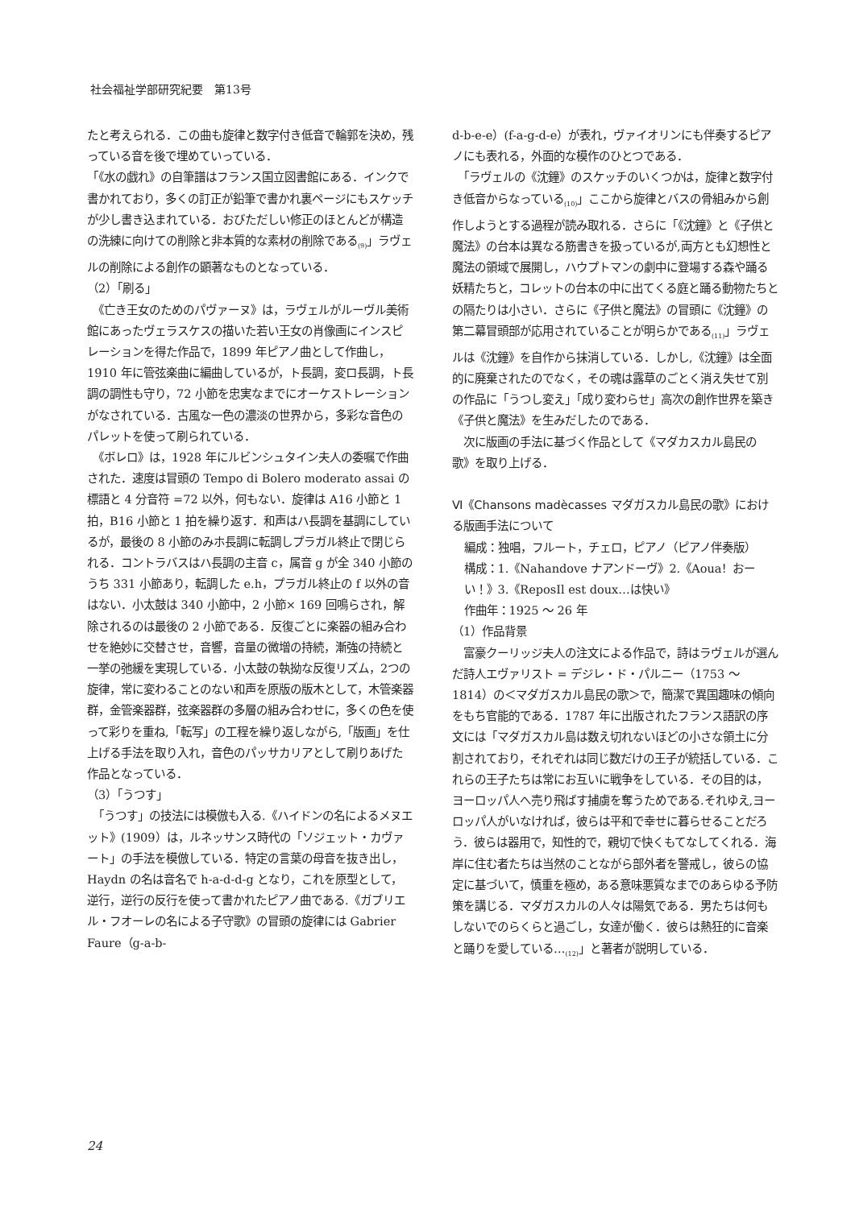社会福祉学部研究紀要　第13号
たと考えられる．この曲も旋律と数字付き低音で輪郭を決め，残っている音を後で埋めていっている．
「《水の戯れ》の自筆譜はフランス国立図書館にある．インクで書かれており，多くの訂正が鉛筆で書かれ裏ページにもスケッチが少し書き込まれている．おびただしい修正のほとんどが構造の洗練に向けての削除と非本質的な素材の削除である<sub>(9)</sub>」ラヴェルの削除による創作の顕著なものとなっている．
（2）「刷る」
　《亡き王女のためのパヴァーヌ》は，ラヴェルがルーヴル美術館にあったヴェラスケスの描いた若い王女の肖像画にインスピレーションを得た作品で，1899 年ピアノ曲として作曲し，1910 年に管弦楽曲に編曲しているが，ト長調，変ロ長調，ト長調の調性も守り，72 小節を忠実なまでにオーケストレーションがなされている．古風な一色の濃淡の世界から，多彩な音色のパレットを使って刷られている．
　《ボレロ》は，1928 年にルビンシュタイン夫人の委嘱で作曲された．速度は冒頭の Tempo di Bolero moderato assai の標語と 4 分音符 =72 以外，何もない．旋律は A16 小節と 1 拍，B16 小節と 1 拍を繰り返す．和声はハ長調を基調にしているが，最後の 8 小節のみホ長調に転調しプラガル終止で閉じられる．コントラバスはハ長調の主音 c，属音 g が全 340 小節のうち 331 小節あり，転調した e.h，プラガル終止の f 以外の音はない．小太鼓は 340 小節中，2 小節× 169 回鳴らされ，解除されるのは最後の 2 小節である．反復ごとに楽器の組み合わせを絶妙に交替させ，音響，音量の微増の持続，漸強の持続と一挙の弛緩を実現している．小太鼓の執拗な反復リズム，2つの旋律，常に変わることのない和声を原版の版木として，木管楽器群，金管楽器群，弦楽器群の多層の組み合わせに，多くの色を使って彩りを重ね,「転写」の工程を繰り返しながら,「版画」を仕上げる手法を取り入れ，音色のパッサカリアとして刷りあげた作品となっている．
（3）「うつす」
　「うつす」の技法には模倣も入る.《ハイドンの名によるメヌエット》(1909）は，ルネッサンス時代の「ソジェット・カヴァート」の手法を模倣している．特定の言葉の母音を抜き出し，Haydn の名は音名で h-a-d-d-g となり，これを原型として，逆行，逆行の反行を使って書かれたピアノ曲である.《ガブリエル・フオーレの名による子守歌》の冒頭の旋律には Gabrier Faure（g-a-b-
d-b-e-e）(f-a-g-d-e）が表れ，ヴァイオリンにも伴奏するピアノにも表れる，外面的な模作のひとつである．
　「ラヴェルの《沈鐘》のスケッチのいくつかは，旋律と数字付き低音からなっている<sub>(10)</sub>」ここから旋律とバスの骨組みから創作しようとする過程が読み取れる．さらに「《沈鐘》と《子供と魔法》の台本は異なる筋書きを扱っているが,両方とも幻想性と魔法の領域で展開し，ハウプトマンの劇中に登場する森や踊る妖精たちと，コレットの台本の中に出てくる庭と踊る動物たちとの隔たりは小さい．さらに《子供と魔法》の冒頭に《沈鐘》の第二幕冒頭部が応用されていることが明らかである<sub>(11)</sub>」ラヴェルは《沈鐘》を自作から抹消している．しかし,《沈鐘》は全面的に廃棄されたのでなく，その魂は露草のごとく消え失せて別の作品に「うつし変え」「成り変わらせ」高次の創作世界を築き《子供と魔法》を生みだしたのである．
　次に版画の手法に基づく作品として《マダカスカル島民の歌》を取り上げる．
Ⅵ《Chansons madècasses マダガスカル島民の歌》における版画手法について
編成：独唱，フルート，チェロ，ピアノ（ピアノ伴奏版）
構成：1.《Nahandove ナアンドーヴ》2.《Aoua！おーい！》3.《ReposIl est doux…は快い》
作曲年：1925 ～ 26 年
（1）作品背景
　富豪クーリッジ夫人の注文による作品で，詩はラヴェルが選んだ詩人エヴァリスト = デジレ・ド・パルニー（1753 ～ 1814）の＜マダガスカル島民の歌＞で，簡潔で異国趣味の傾向をもち官能的である．1787 年に出版されたフランス語訳の序文には「マダガスカル島は数え切れないほどの小さな領土に分割されており，それぞれは同じ数だけの王子が統括している．これらの王子たちは常にお互いに戦争をしている．その目的は，ヨーロッパ人へ売り飛ばす捕虜を奪うためである.それゆえ,ヨーロッパ人がいなければ，彼らは平和で幸せに暮らせることだろう．彼らは器用で，知性的で，親切で快くもてなしてくれる．海岸に住む者たちは当然のことながら部外者を警戒し，彼らの協定に基づいて，慎重を極め，ある意味悪質なまでのあらゆる予防策を講じる．マダガスカルの人々は陽気である．男たちは何もしないでのらくらと過ごし，女達が働く．彼らは熱狂的に音楽と踊りを愛している…<sub>(12)</sub>」と著者が説明している．
24